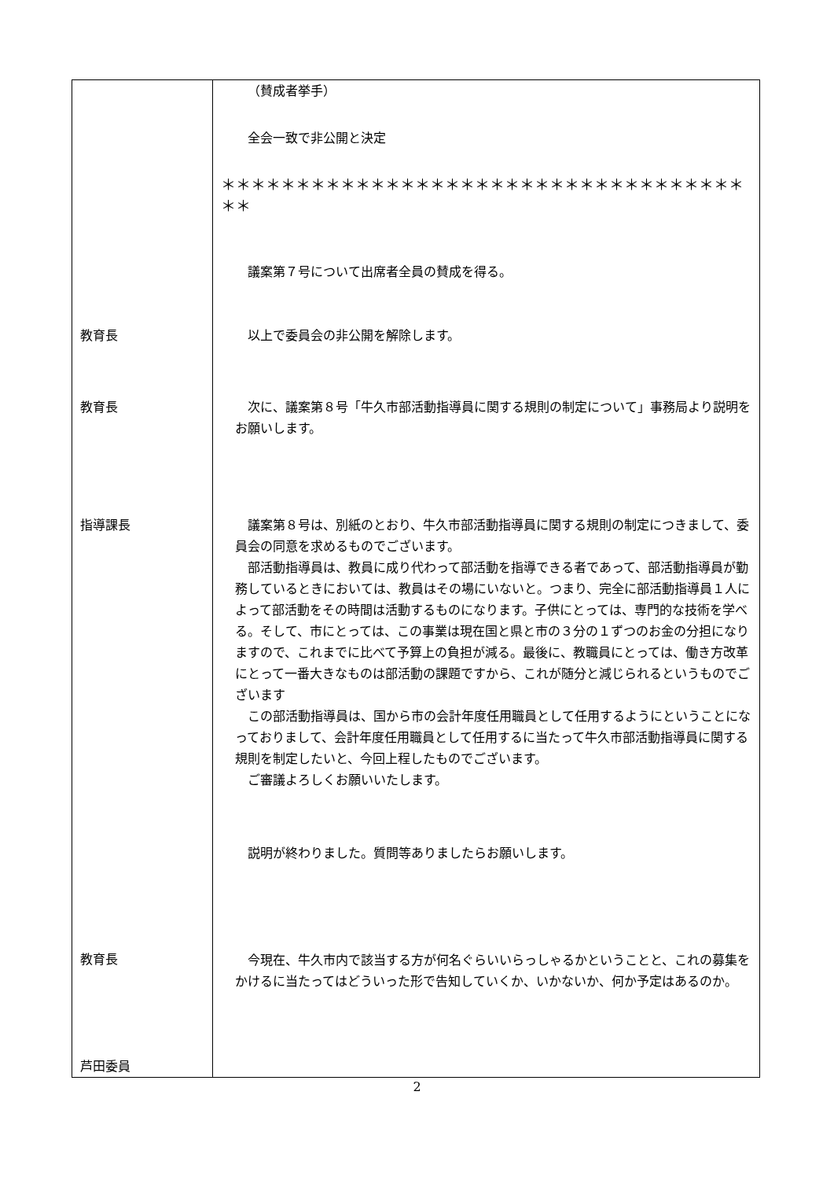| 教育長 教育長 指導課長 教育長 芦田委員 | （賛成者挙手） 全会一致で非公開と決定 ＊＊＊＊＊＊＊＊＊＊＊＊＊＊＊＊＊＊＊＊＊＊＊＊＊＊＊＊＊＊＊＊＊＊＊＊＊ 議案第７号について出席者全員の賛成を得る。 以上で委員会の非公開を解除します。 次に、議案第８号「牛久市部活動指導員に関する規則の制定について」事務局より説明をお願いします。 議案第８号は、別紙のとおり、牛久市部活動指導員に関する規則の制定につきまして、委員会の同意を求めるものでございます。 部活動指導員は、教員に成り代わって部活動を指導できる者であって、部活動指導員が勤務しているときにおいては、教員はその場にいないと。つまり、完全に部活動指導員１人によって部活動をその時間は活動するものになります。子供にとっては、専門的な技術を学べる。そして、市にとっては、この事業は現在国と県と市の３分の１ずつのお金の分担になりますので、これまでに比べて予算上の負担が減る。最後に、教職員にとっては、働き方改革にとって一番大きなものは部活動の課題ですから、これが随分と減じられるというものでございます この部活動指導員は、国から市の会計年度任用職員として任用するようにということになっておりまして、会計年度任用職員として任用するに当たって牛久市部活動指導員に関する規則を制定したいと、今回上程したものでございます。 ご審議よろしくお願いいたします。 説明が終わりました。質問等ありましたらお願いします。 今現在、牛久市内で該当する方が何名ぐらいいらっしゃるかということと、これの募集をかけるに当たってはどういった形で告知していくか、いかないか、何か予定はあるのか。 |
2